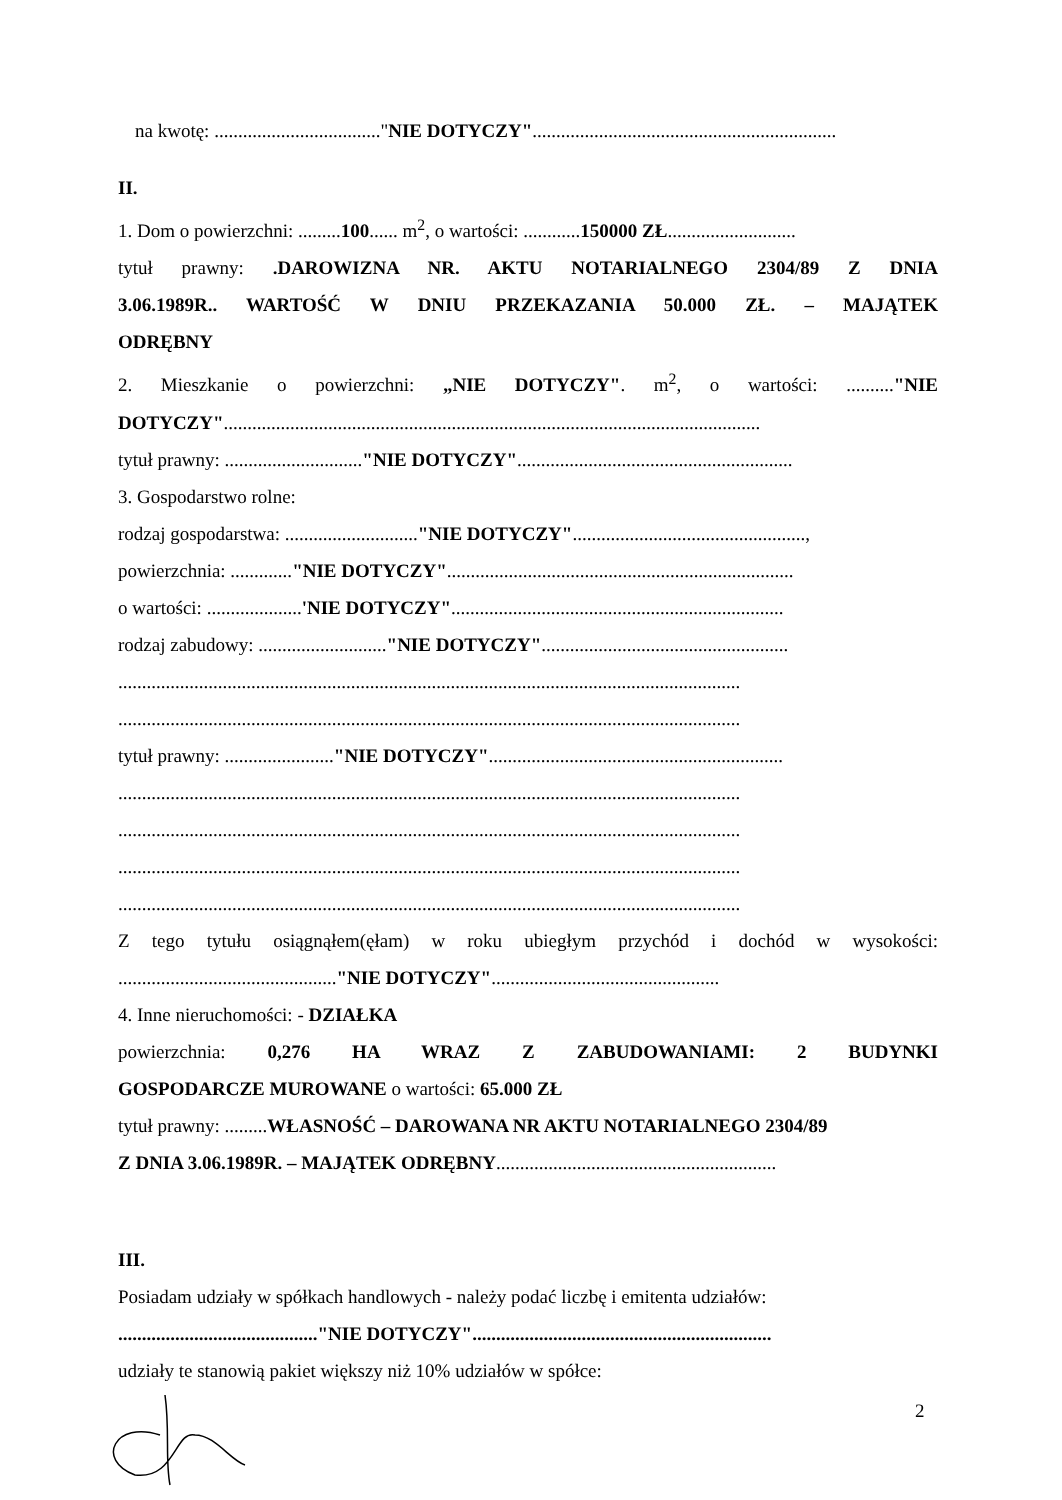na kwotę: ..................................."NIE DOTYCZY"................................................................
II.
1. Dom o powierzchni: .........100...... m<sup>2</sup>, o wartości: ............150000 ZŁ...........................
tytuł prawny: .DAROWIZNA NR. AKTU NOTARIALNEGO 2304/89 Z DNIA
3.06.1989R.. WARTOŚĆ W DNIU PRZEKAZANIA 50.000 ZŁ. – MAJĄTEK
ODRĘBNY
2. Mieszkanie o powierzchni: „NIE DOTYCZY". m<sup>2</sup>, o wartości: .........."NIE
DOTYCZY".................................................................................................................
tytuł prawny: ............................."NIE DOTYCZY"..........................................................
3. Gospodarstwo rolne:
rodzaj gospodarstwa: ............................"NIE DOTYCZY".................................................,
powierzchnia: ............."NIE DOTYCZY".........................................................................
o wartości: ....................'NIE DOTYCZY"......................................................................
rodzaj zabudowy: ..........................."NIE DOTYCZY"....................................................
...................................................................................................................................
...................................................................................................................................
tytuł prawny: ......................."NIE DOTYCZY"..............................................................
...................................................................................................................................
...................................................................................................................................
...................................................................................................................................
...................................................................................................................................
Z tego tytułu osiągnąłem(ęłam) w roku ubiegłym przychód i dochód w wysokości:
.............................................."NIE DOTYCZY"................................................
4. Inne nieruchomości: - DZIAŁKA
powierzchnia: 0,276 HA WRAZ Z ZABUDOWANIAMI: 2 BUDYNKI
GOSPODARCZE MUROWANE o wartości: 65.000 ZŁ
tytuł prawny: .........WŁASNOŚĆ – DAROWANA NR AKTU NOTARIALNEGO 2304/89
Z DNIA 3.06.1989R. – MAJĄTEK ODRĘBNY...........................................................
III.
Posiadam udziały w spółkach handlowych - należy podać liczbę i emitenta udziałów:
.........................................."NIE DOTYCZY"...............................................................
udziały te stanowią pakiet większy niż 10% udziałów w spółce:
2